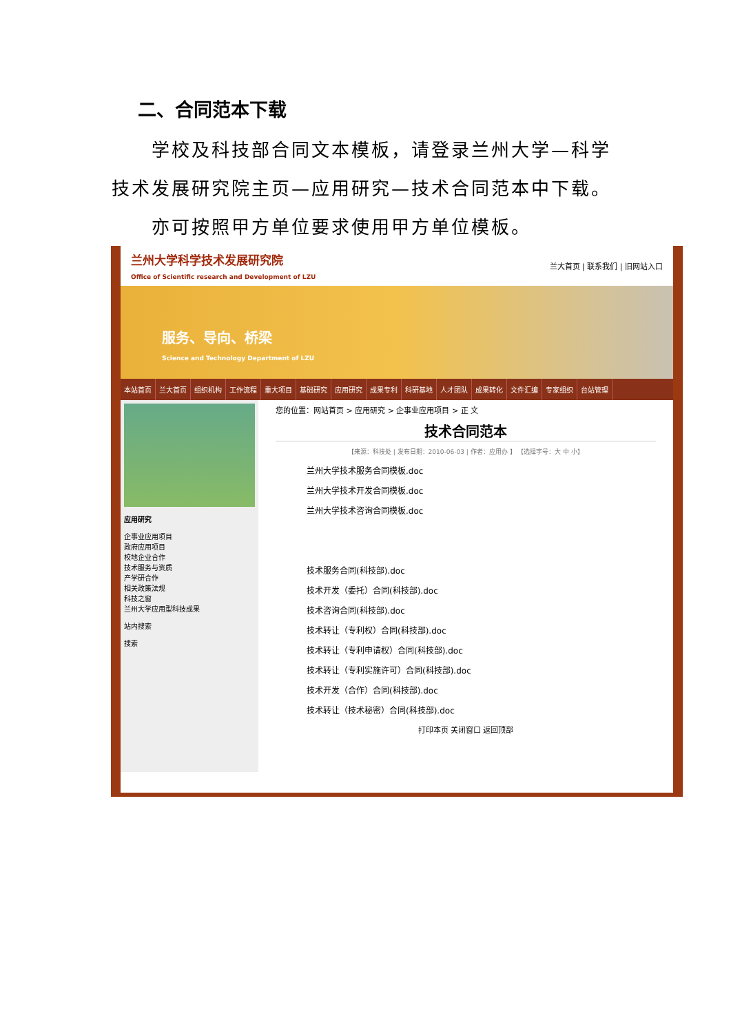二、合同范本下载
学校及科技部合同文本模板，请登录兰州大学—科学技术发展研究院主页—应用研究—技术合同范本中下载。
亦可按照甲方单位要求使用甲方单位模板。
兰州大学科学技术发展研究院
Office of Scientific research and Development of LZU
兰大首页 | 联系我们 | 旧网站入口
服务、导向、桥梁
Science and Technology Department of LZU
本站首页 兰大首页 组织机构 工作流程 重大项目 基础研究 应用研究 成果专利 科研基地 人才团队 成果转化 文件汇编 专家组织 台站管理
应用研究
企事业应用项目
政府应用项目
校地企业合作
技术服务与资质
产学研合作
相关政策法规
科技之窗
兰州大学应用型科技成果
站内搜索
搜索
您的位置：网站首页 > 应用研究 > 企事业应用项目 > 正 文
技术合同范本
【来源：科技处 | 发布日期：2010-06-03 | 作者：应用办 】 【选择字号：大 中 小】
兰州大学技术服务合同模板.doc
兰州大学技术开发合同模板.doc
兰州大学技术咨询合同模板.doc
技术服务合同(科技部).doc
技术开发（委托）合同(科技部).doc
技术咨询合同(科技部).doc
技术转让（专利权）合同(科技部).doc
技术转让（专利申请权）合同(科技部).doc
技术转让（专利实施许可）合同(科技部).doc
技术开发（合作）合同(科技部).doc
技术转让（技术秘密）合同(科技部).doc
打印本页 关闭窗口 返回顶部